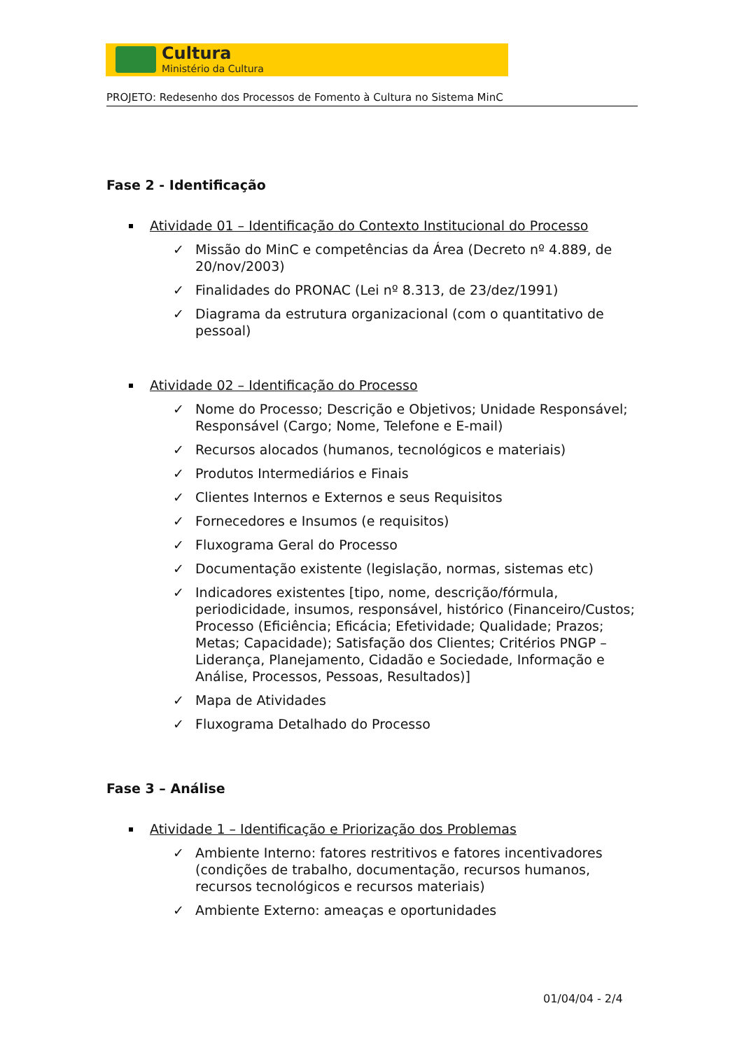Cultura
Ministério da Cultura
PROJETO: Redesenho dos Processos de Fomento à Cultura no Sistema MinC
Fase 2 - Identificação
Atividade 01 – Identificação do Contexto Institucional do Processo
✓ Missão do MinC e competências da Área (Decreto nº 4.889, de 20/nov/2003)
✓ Finalidades do PRONAC (Lei nº 8.313, de 23/dez/1991)
✓ Diagrama da estrutura organizacional (com o quantitativo de pessoal)
Atividade 02 – Identificação do Processo
✓ Nome do Processo; Descrição e Objetivos; Unidade Responsável; Responsável (Cargo; Nome, Telefone e E-mail)
✓ Recursos alocados (humanos, tecnológicos e materiais)
✓ Produtos Intermediários e Finais
✓ Clientes Internos e Externos e seus Requisitos
✓ Fornecedores e Insumos (e requisitos)
✓ Fluxograma Geral do Processo
✓ Documentação existente (legislação, normas, sistemas etc)
✓ Indicadores existentes [tipo, nome, descrição/fórmula, periodicidade, insumos, responsável, histórico (Financeiro/Custos; Processo (Eficiência; Eficácia; Efetividade; Qualidade; Prazos; Metas; Capacidade); Satisfação dos Clientes; Critérios PNGP – Liderança, Planejamento, Cidadão e Sociedade, Informação e Análise, Processos, Pessoas, Resultados)]
✓ Mapa de Atividades
✓ Fluxograma Detalhado do Processo
Fase 3 – Análise
Atividade 1 – Identificação e Priorização dos Problemas
✓ Ambiente Interno: fatores restritivos e fatores incentivadores (condições de trabalho, documentação, recursos humanos, recursos tecnológicos e recursos materiais)
✓ Ambiente Externo: ameaças e oportunidades
01/04/04 - 2/4